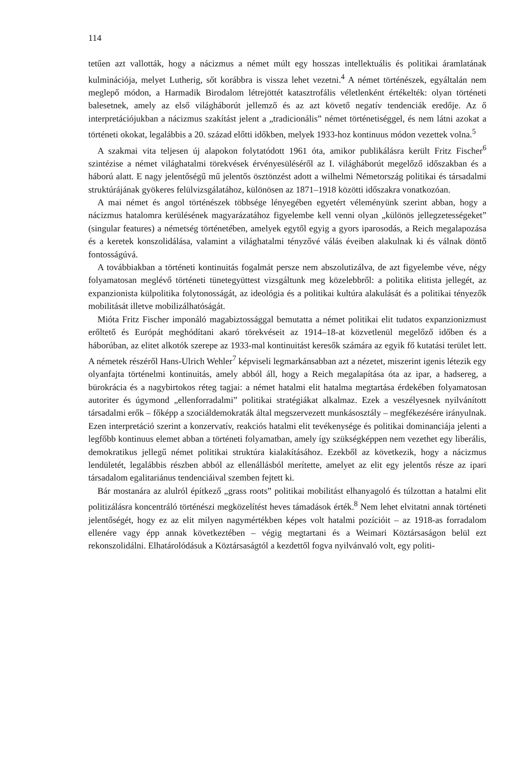114
tetűen azt vallották, hogy a nácizmus a német múlt egy hosszas intellektuális és politikai áramlatának kulminációja, melyet Lutherig, sőt korábbra is vissza lehet vezetni.<sup>4</sup> A német történészek, egyáltalán nem meglepő módon, a Harmadik Birodalom létrejöttét katasztrofális véletlenként értékelték: olyan történeti balesetnek, amely az első világháborút jellemző és az azt követő negatív tendenciák eredője. Az ő interpretációjukban a nácizmus szakítást jelent a „tradicionális” német történetiséggel, és nem látni azokat a történeti okokat, legalábbis a 20. század előtti időkben, melyek 1933-hoz kontinuus módon vezettek volna.<sup>5</sup>
A szakmai vita teljesen új alapokon folytatódott 1961 óta, amikor publikálásra került Fritz Fischer<sup>6</sup> szintézise a német világhatalmi törekvések érvényesüléséről az I. világháborút megelőző időszakban és a háború alatt. E nagy jelentőségű mű jelentős ösztönzést adott a wilhelmi Németország politikai és társadalmi struktúrájának gyökeres felülvizsgálatához, különösen az 1871–1918 közötti időszakra vonatkozóan.
A mai német és angol történészek többsége lényegében egyetért véleményünk szerint abban, hogy a nácizmus hatalomra kerülésének magyarázatához figyelembe kell venni olyan „különös jellegzetességeket” (singular features) a németség történetében, amelyek egytől egyig a gyors iparosodás, a Reich megalapozása és a keretek konszolidálása, valamint a világhatalmi tényzővé válás éveiben alakulnak ki és válnak döntő fontosságúvá.
A továbbiakban a történeti kontinuitás fogalmát persze nem abszolutizálva, de azt figyelembe véve, négy folyamatosan meglévő történeti tünetegyüttest vizsgáltunk meg közelebbről: a politika elitista jellegét, az expanzionista külpolitika folytonosságát, az ideológia és a politikai kultúra alakulását és a politikai tényezők mobilitását illetve mobilizálhatóságát.
Mióta Fritz Fischer imponáló magabiztossággal bemutatta a német politikai elit tudatos expanzionizmust erőltető és Európát meghódítani akaró törekvéseit az 1914–18-at közvetlenül megelőző időben és a háborúban, az elitet alkotók szerepe az 1933-mal kontinuitást keresők számára az egyik fő kutatási terület lett. A németek részéről Hans-Ulrich Wehler<sup>7</sup> képviseli legmarkánsabban azt a nézetet, miszerint igenis létezik egy olyanfajta történelmi kontinuitás, amely abból áll, hogy a Reich megalapítása óta az ipar, a hadsereg, a bürokrácia és a nagybirtokos réteg tagjai: a német hatalmi elit hatalma megtartása érdekében folyamatosan autoriter és úgymond „ellenforradalmi” politikai stratégiákat alkalmaz. Ezek a veszélyesnek nyilvánított társadalmi erők – főképp a szociáldemokraták által megszervezett munkásosztály – megfékezésére irányulnak. Ezen interpretáció szerint a konzervatív, reakciós hatalmi elit tevékenysége és politikai dominanciája jelenti a legfőbb kontinuus elemet abban a történeti folyamatban, amely így szükségképpen nem vezethet egy liberális, demokratikus jellegű német politikai struktúra kialakításához. Ezekből az következik, hogy a nácizmus lendületét, legalábbis részben abból az ellenállásból merítette, amelyet az elit egy jelentős része az ipari társadalom egalitariánus tendenciáival szemben fejtett ki.
Bár mostanára az alulról építkező „grass roots” politikai mobilitást elhanyagoló és túlzottan a hatalmi elit politizálásra koncentráló történészi megközelítést heves támadások érték.<sup>8</sup> Nem lehet elvitatni annak történeti jelentőségét, hogy ez az elit milyen nagymértékben képes volt hatalmi pozícióit – az 1918-as forradalom ellenére vagy épp annak következtében – végig megtartani és a Weimari Köztársaságon belül ezt rekonszolidálni. Elhatárolódásuk a Köztársaságtól a kezdettől fogva nyilvánvaló volt, egy politi-